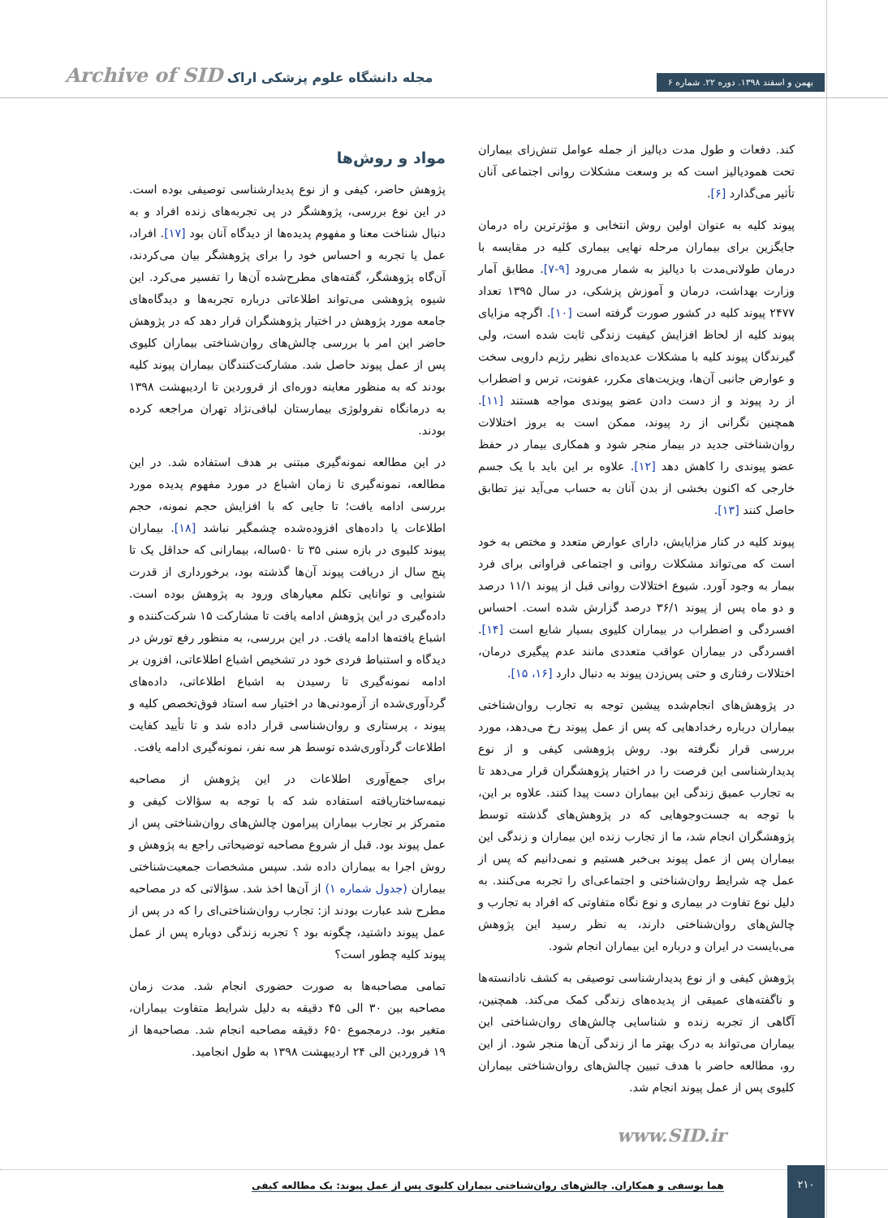بهمن و اسفند ۱۳۹۸. دوره ۲۲. شماره ۶
مجله دانشگاه علوم پزشکی اراک Archive of SID
کند. دفعات و طول مدت دیالیز از جمله عوامل تنش‌زای بیماران تحت همودیالیز است که بر وسعت مشکلات روانی اجتماعی آنان تأثیر می‌گذارد [۶].
پیوند کلیه به عنوان اولین روش انتخابی و مؤثرترین راه درمان جایگزین برای بیماران مرحله نهایی بیماری کلیه در مقایسه با درمان طولانی‌مدت با دیالیز به شمار می‌رود [۹-۷]. مطابق آمار وزارت بهداشت، درمان و آموزش پزشکی، در سال ۱۳۹۵ تعداد ۲۴۷۷ پیوند کلیه در کشور صورت گرفته است [۱۰]. اگرچه مزایای پیوند کلیه از لحاظ افزایش کیفیت زندگی ثابت شده است، ولی گیرندگان پیوند کلیه با مشکلات عدیده‌ای نظیر رژیم دارویی سخت و عوارض جانبی آن‌ها، ویزیت‌های مکرر، عفونت، ترس و اضطراب از رد پیوند و از دست دادن عضو پیوندی مواجه هستند [۱۱]. همچنین نگرانی از رد پیوند، ممکن است به بروز اختلالات روان‌شناختی جدید در بیمار منجر شود و همکاری بیمار در حفظ عضو پیوندی را کاهش دهد [۱۲]. علاوه بر این باید با یک جسم خارجی که اکنون بخشی از بدن آنان به حساب می‌آید نیز تطابق حاصل کنند [۱۳].
پیوند کلیه در کنار مزایایش، دارای عوارض متعدد و مختص به خود است که می‌تواند مشکلات روانی و اجتماعی فراوانی برای فرد بیمار به وجود آورد. شیوع اختلالات روانی قبل از پیوند ۱۱/۱ درصد و دو ماه پس از پیوند ۳۶/۱ درصد گزارش شده است. احساس افسردگی و اضطراب در بیماران کلیوی بسیار شایع است [۱۴]. افسردگی در بیماران عواقب متعددی مانند عدم پیگیری درمان، اختلالات رفتاری و حتی پس‌زدن پیوند به دنبال دارد [۱۶، ۱۵].
در پژوهش‌های انجام‌شده پیشین توجه به تجارب روان‌شناختی بیماران درباره رخدادهایی که پس از عمل پیوند رخ می‌دهد، مورد بررسی قرار نگرفته بود. روش پژوهشی کیفی و از نوع پدیدارشناسی این فرصت را در اختیار پژوهشگران قرار می‌دهد تا به تجارب عمیق زندگی این بیماران دست پیدا کنند. علاوه بر این، با توجه به جست‌وجوهایی که در پژوهش‌های گذشته توسط پژوهشگران انجام شد، ما از تجارب زنده این بیماران و زندگی این بیماران پس از عمل پیوند بی‌خبر هستیم و نمی‌دانیم که پس از عمل چه شرایط روان‌شناختی و اجتماعی‌ای را تجربه می‌کنند. به دلیل نوع تفاوت در بیماری و نوع نگاه متفاوتی که افراد به تجارب و چالش‌های روان‌شناختی دارند، به نظر رسید این پژوهش می‌بایست در ایران و درباره این بیماران انجام شود.
پژوهش کیفی و از نوع پدیدارشناسی توصیفی به کشف نادانسته‌ها و ناگفته‌های عمیقی از پدیده‌های زندگی کمک می‌کند. همچنین، آگاهی از تجربه زنده و شناسایی چالش‌های روان‌شناختی این بیماران می‌تواند به درک بهتر ما از زندگی آن‌ها منجر شود. از این رو، مطالعه حاضر با هدف تبیین چالش‌های روان‌شناختی بیماران کلیوی پس از عمل پیوند انجام شد.
مواد و روش‌ها
پژوهش حاضر، کیفی و از نوع پدیدارشناسی توصیفی بوده است. در این نوع بررسی، پژوهشگر در پی تجربه‌های زنده افراد و به دنبال شناخت معنا و مفهوم پدیده‌ها از دیدگاه آنان بود [۱۷]. افراد، عمل یا تجربه و احساس خود را برای پژوهشگر بیان می‌کردند، آن‌گاه پژوهشگر، گفته‌های مطرح‌شده آن‌ها را تفسیر می‌کرد. این شیوه پژوهشی می‌تواند اطلاعاتی درباره تجربه‌ها و دیدگاه‌های جامعه مورد پژوهش در اختیار پژوهشگران قرار دهد که در پژوهش حاضر این امر با بررسی چالش‌های روان‌شناختی بیماران کلیوی پس از عمل پیوند حاصل شد. مشارکت‌کنندگان بیماران پیوند کلیه بودند که به منظور معاینه دوره‌ای از فروردین تا اردیبهشت ۱۳۹۸ به درمانگاه نفرولوژی بیمارستان لبافی‌نژاد تهران مراجعه کرده بودند.
در این مطالعه نمونه‌گیری مبتنی بر هدف استفاده شد. در این مطالعه، نمونه‌گیری تا زمان اشباع در مورد مفهوم پدیده مورد بررسی ادامه یافت؛ تا جایی که با افزایش حجم نمونه، حجم اطلاعات یا داده‌های افزوده‌شده چشمگیر نباشد [۱۸]. بیماران پیوند کلیوی در بازه سنی ۳۵ تا ۵۰ساله، بیمارانی که حداقل یک تا پنج سال از دریافت پیوند آن‌ها گذشته بود، برخورداری از قدرت شنوایی و توانایی تکلم معیارهای ورود به پژوهش بوده است. داده‌گیری در این پژوهش ادامه یافت تا مشارکت ۱۵ شرکت‌کننده و اشباع یافته‌ها ادامه یافت. در این بررسی، به منظور رفع تورش در دیدگاه و استنباط فردی خود در تشخیص اشباع اطلاعاتی، افزون بر ادامه نمونه‌گیری تا رسیدن به اشباع اطلاعاتی، داده‌های گردآوری‌شده از آزمودنی‌ها در اختیار سه استاد فوق‌تخصص کلیه و پیوند ، پرستاری و روان‌شناسی قرار داده شد و تا تأیید کفایت اطلاعات گردآوری‌شده توسط هر سه نفر، نمونه‌گیری ادامه یافت.
برای جمع‌آوری اطلاعات در این پژوهش از مصاحبه نیمه‌ساختاریافته استفاده شد که با توجه به سؤالات کیفی و متمرکز بر تجارب بیماران پیرامون چالش‌های روان‌شناختی پس از عمل پیوند بود. قبل از شروع مصاحبه توضیحاتی راجع به پژوهش و روش اجرا به بیماران داده شد. سپس مشخصات جمعیت‌شناختی بیماران (جدول شماره ۱) از آن‌ها اخذ شد. سؤالاتی که در مصاحبه مطرح شد عبارت بودند از: تجارب روان‌شناختی‌ای را که در پس از عمل پیوند داشتید، چگونه بود ؟ تجربه زندگی دوباره پس از عمل پیوند کلیه چطور است؟
تمامی مصاحبه‌ها به صورت حضوری انجام شد. مدت زمان مصاحبه بین ۳۰ الی ۴۵ دقیقه به دلیل شرایط متفاوت بیماران، متغیر بود. درمجموع ۶۵۰ دقیقه مصاحبه انجام شد. مصاحبه‌ها از ۱۹ فروردین الی ۲۴ اردیبهشت ۱۳۹۸ به طول انجامید.
www.SID.ir
۲۱۰
هما یوسفی و همکاران. چالش‌های روان‌شناختی بیماران کلیوی پس از عمل پیوند: یک مطالعه کیفی